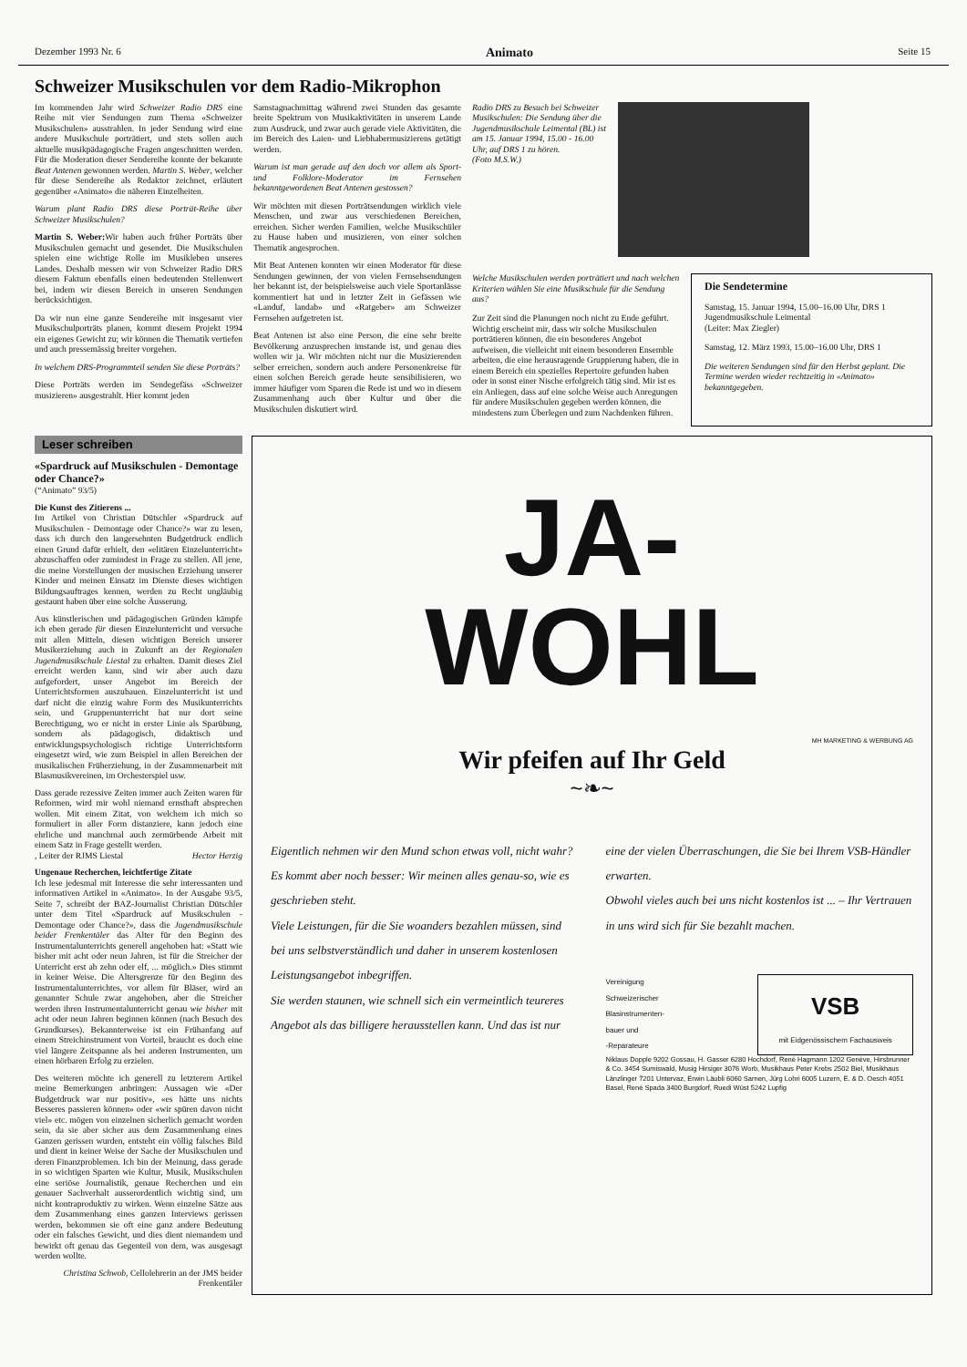Dezember 1993 Nr. 6 Animato Seite 15
Schweizer Musikschulen vor dem Radio-Mikrophon
Im kommenden Jahr wird Schweizer Radio DRS eine Reihe mit vier Sendungen zum Thema «Schweizer Musikschulen» ausstrahlen. In jeder Sendung wird eine andere Musikschule porträtiert, und stets sollen auch aktuelle musikpädagogische Fragen angeschnitten werden. Für die Moderation dieser Sendereihe konnte der bekannte Beat Antenen gewonnen werden. Martin S. Weber, welcher für diese Sendereihe als Redaktor zeichnet, erläutert gegenüber «Animato» die näheren Einzelheiten.
Warum plant Radio DRS diese Porträt-Reihe über Schweizer Musikschulen?
Martin S. Weber: Wir haben auch früher Porträts über Musikschulen gemacht und gesendet. Die Musikschulen spielen eine wichtige Rolle im Musikleben unseres Landes. Deshalb messen wir von Schweizer Radio DRS diesem Faktum ebenfalls einen bedeutenden Stellenwert bei, indem wir diesen Bereich in unseren Sendungen berücksichtigen.
Da wir nun eine ganze Sendereihe mit insgesamt vier Musikschulporträts planen, kommt diesem Projekt 1994 ein eigenes Gewicht zu; wir können die Thematik vertiefen und auch pressemässig breiter vorgehen.
In welchem DRS-Programmteil senden Sie diese Porträts?
Diese Porträts werden im Sendegefäss «Schweizer musizieren» ausgestrahlt. Hier kommt jeden
Samstagnachmittag während zwei Stunden das gesamte breite Spektrum von Musikaktivitäten in unserem Lande zum Ausdruck, und zwar auch gerade viele Aktivitäten, die im Bereich des Laien- und Liebhabermusizierens getätigt werden.
Warum ist man gerade auf den doch vor allem als Sport- und Folklore-Moderator im Fernsehen bekanntgewordenen Beat Antenen gestossen?
Wir möchten mit diesen Porträtsendungen wirklich viele Menschen, und zwar aus verschiedenen Bereichen, erreichen. Sicher werden Familien, welche Musikschüler zu Hause haben und musizieren, von einer solchen Thematik angesprochen.
Mit Beat Antenen konnten wir einen Moderator für diese Sendungen gewinnen, der von vielen Fernsehsendungen her bekannt ist, der beispielsweise auch viele Sportanlässe kommentiert hat und in letzter Zeit in Gefässen wie «Landuf, landab» und «Ratgeber» am Schweizer Fernsehen aufgetreten ist.
Beat Antenen ist also eine Person, die eine sehr breite Bevölkerung anzusprechen imstande ist, und genau dies wollen wir ja. Wir möchten nicht nur die Musizierenden selber erreichen, sondern auch andere Personenkreise für einen solchen Bereich gerade heute sensibilisieren, wo immer häufiger vom Sparen die Rede ist und wo in diesem Zusammenhang auch über Kultur und über die Musikschulen diskutiert wird.
Radio DRS zu Besuch bei Schweizer Musikschulen: Die Sendung über die Jugendmusikschule Leimental (BL) ist am 15. Januar 1994, 15.00 - 16.00 Uhr, auf DRS 1 zu hören.
(Foto M.S.W.)
Welche Musikschulen werden porträtiert und nach welchen Kriterien wählen Sie eine Musikschule für die Sendung aus?
Zur Zeit sind die Planungen noch nicht zu Ende geführt. Wichtig erscheint mir, dass wir solche Musikschulen porträtieren können, die ein besonderes Angebot aufweisen, die vielleicht mit einem besonderen Ensemble arbeiten, die eine herausragende Gruppierung haben, die in einem Bereich ein spezielles Repertoire gefunden haben oder in sonst einer Nische erfolgreich tätig sind. Mir ist es ein Anliegen, dass auf eine solche Weise auch Anregungen für andere Musikschulen gegeben werden können, die mindestens zum Überlegen und zum Nachdenken führen.
Die Sendetermine
Samstag, 15. Januar 1994, 15.00–16.00 Uhr, DRS 1
Jugendmusikschule Leimental
(Leiter: Max Ziegler)
Samstag, 12. März 1993, 15.00–16.00 Uhr, DRS 1
Die weiteren Sendungen sind für den Herbst geplant. Die Termine werden wieder rechtzeitig in «Animato» bekanntgegeben.
Leser schreiben
«Spardruck auf Musikschulen - Demontage oder Chance?»
(“Animato” 93/5)
Die Kunst des Zitierens ...
Im Artikel von Christian Dütschler «Spardruck auf Musikschulen - Demontage oder Chance?» war zu lesen, dass ich durch den langersehnten Budgetdruck endlich einen Grund dafür erhielt, den «elitären Einzelunterricht» abzuschaffen oder zumindest in Frage zu stellen. All jene, die meine Vorstellungen der musischen Erziehung unserer Kinder und meinen Einsatz im Dienste dieses wichtigen Bildungsauftrages kennen, werden zu Recht ungläubig gestaunt haben über eine solche Äusserung.
Aus künstlerischen und pädagogischen Gründen kämpfe ich eben gerade für diesen Einzelunterricht und versuche mit allen Mitteln, diesen wichtigen Bereich unserer Musikerziehung auch in Zukunft an der Regionalen Jugendmusikschule Liestal zu erhalten. Damit dieses Ziel erreicht werden kann, sind wir aber auch dazu aufgefordert, unser Angebot im Bereich der Unterrichtsformen auszubauen. Einzelunterricht ist und darf nicht die einzig wahre Form des Musikunterrichts sein, und Gruppenunterricht hat nur dort seine Berechtigung, wo er nicht in erster Linie als Sparübung, sondern als pädagogisch, didaktisch und entwicklungspsychologisch richtige Unterrichtsform eingesetzt wird, wie zum Beispiel in allen Bereichen der musikalischen Früherziehung, in der Zusammenarbeit mit Blasmusikvereinen, im Orchesterspiel usw.
Dass gerade rezessive Zeiten immer auch Zeiten waren für Reformen, wird mir wohl niemand ernsthaft absprechen wollen. Mit einem Zitat, von welchem ich mich so formuliert in aller Form distanziere, kann jedoch eine ehrliche und manchmal auch zermürbende Arbeit mit einem Satz in Frage gestellt werden.
Hector Herzig, Leiter der RJMS Liestal
Ungenaue Recherchen, leichtfertige Zitate
Ich lese jedesmal mit Interesse die sehr interessanten und informativen Artikel in «Animato». In der Ausgabe 93/5, Seite 7, schreibt der BAZ-Journalist Christian Dütschler unter dem Titel «Spardruck auf Musikschulen - Demontage oder Chance?», dass die Jugendmusikschule beider Frenkentäler das Alter für den Beginn des Instrumentalunterrichts generell angehoben hat: «Statt wie bisher mit acht oder neun Jahren, ist für die Streicher der Unterricht erst ab zehn oder elf, ... möglich.» Dies stimmt in keiner Weise. Die Altersgrenze für den Beginn des Instrumentalunterrichtes, vor allem für Bläser, wird an genannter Schule zwar angehoben, aber die Streicher werden ihren Instrumentalunterricht genau wie bisher mit acht oder neun Jahren beginnen können (nach Besuch des Grundkurses). Bekannterweise ist ein Frühanfang auf einem Streichinstrument von Vorteil, braucht es doch eine viel längere Zeitspanne als bei anderen Instrumenten, um einen hörbaren Erfolg zu erzielen.
Des weiteren möchte ich generell zu letzterem Artikel meine Bemerkungen anbringen: Aussagen wie «Der Budgetdruck war nur positiv», «es hätte uns nichts Besseres passieren können» oder «wir spüren davon nicht viel» etc. mögen von einzelnen sicherlich gemacht worden sein, da sie aber sicher aus dem Zusammenhang eines Ganzen gerissen wurden, entsteht ein völlig falsches Bild und dient in keiner Weise der Sache der Musikschulen und deren Finanzproblemen. Ich bin der Meinung, dass gerade in so wichtigen Sparten wie Kultur, Musik, Musikschulen eine seriöse Journalistik, genaue Recherchen und ein genauer Sachverhalt ausserordentlich wichtig sind, um nicht kontraproduktiv zu wirken. Wenn einzelne Sätze aus dem Zusammenhang eines ganzen Interviews gerissen werden, bekommen sie oft eine ganz andere Bedeutung oder ein falsches Gewicht, und dies dient niemandem und bewirkt oft genau das Gegenteil von dem, was ausgesagt werden wollte.
Christina Schwob, Cellolehrerin an der JMS beider Frenkentäler
JA-
WOHL
MH MARKETING & WERBUNG AG
Wir pfeifen auf Ihr Geld
~❧~
Eigentlich nehmen wir den Mund schon etwas voll, nicht wahr? Es kommt aber noch besser: Wir meinen alles genau-so, wie es geschrieben steht.
Viele Leistungen, für die Sie woanders bezahlen müssen, sind bei uns selbstverständlich und daher in unserem kostenlosen Leistungsangebot inbegriffen.
Sie werden staunen, wie schnell sich ein vermeintlich teureres Angebot als das billigere herausstellen kann. Und das ist nur
eine der vielen Überraschungen, die Sie bei Ihrem VSB-Händler erwarten.
Obwohl vieles auch bei uns nicht kostenlos ist ... – Ihr Vertrauen in uns wird sich für Sie bezahlt machen.
Vereinigung
Schweizerischer
Blasinstrumenten-
bauer und
-Reparateure
VSB
mit Eidgenössischem Fachausweis
Niklaus Dopple 9202 Gossau, H. Gasser 6280 Hochdorf, René Hagmann 1202 Genève, Hirsbrunner & Co. 3454 Sumiswald, Musig Hirsiger 3076 Worb, Musikhaus Peter Krebs 2502 Biel, Musikhaus Länzlinger 7201 Untervaz, Erwin Läubli 6060 Sarnen, Jürg Lohri 6005 Luzern, E. & D. Oesch 4051 Basel, René Spada 3400 Burgdorf, Ruedi Wüst 5242 Lupfig